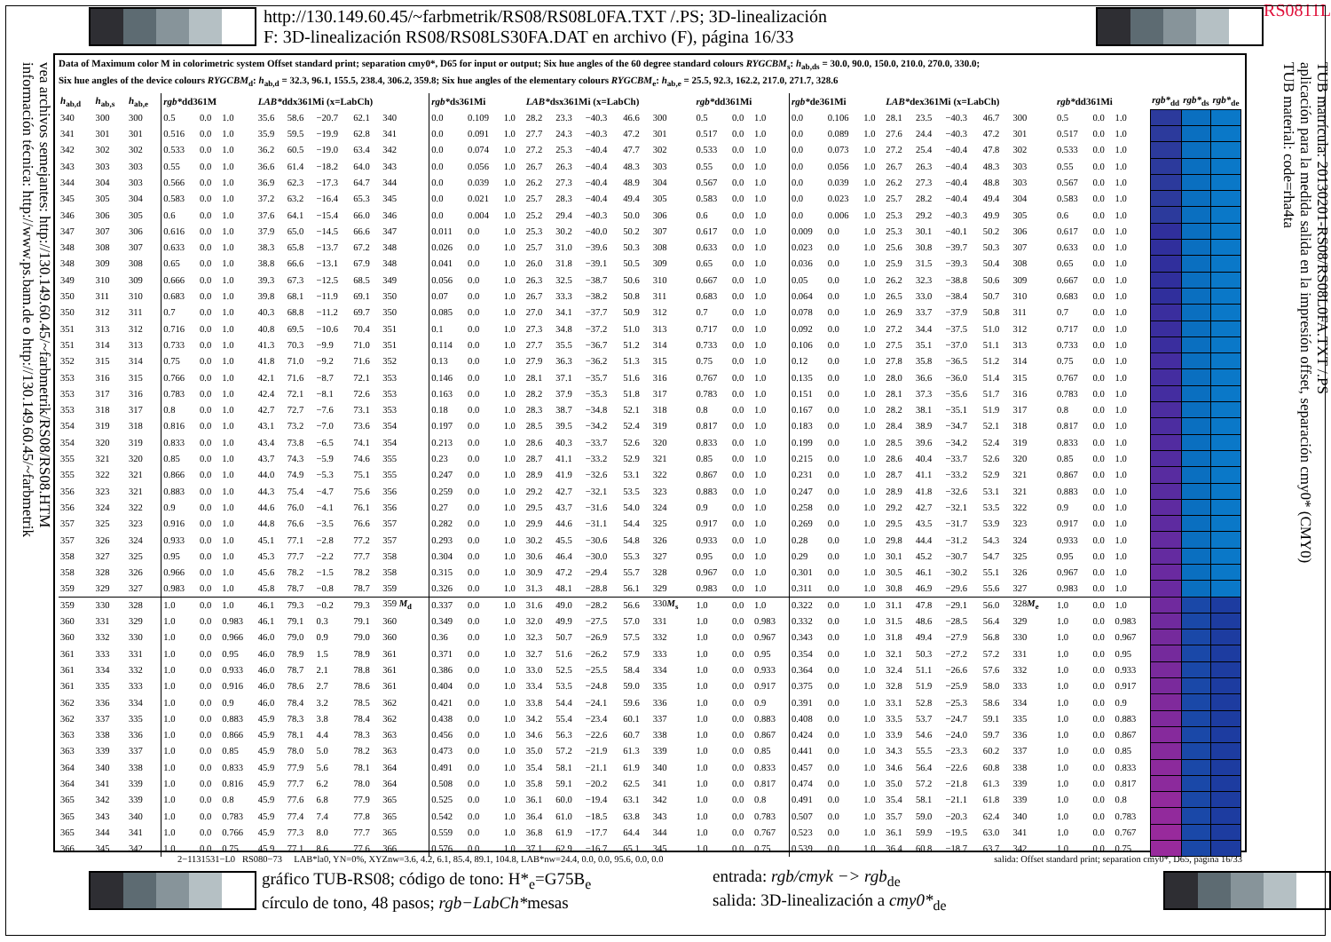http://130.149.60.45/~farbmetrik/RS08/RS08L0FA.TXT /.PS; 3D-linealización
F: 3D-linealización RS08/RS08LS30FA.DAT en archivo (F), página 16/33
RS0811L
vea archivos semejantes: http://130.149.60.45/~farbmetrik/RS08/RS08.HTM
información técnica: http://www.ps.bam.de o http://130.149.60.45/~farbmetrik
Data of Maximum color M in colorimetric system Offset standard print; separation cmy0*, D65 for input or output; Six hue angles of the 60 degree standard colours RYGCBM<sub>s</sub>: h<sub>ab,ds</sub> = 30.0, 90.0, 150.0, 210.0, 270.0, 330.0;
Six hue angles of the device colours RYGCBM<sub>d</sub>: h<sub>ab,d</sub> = 32.3, 96.1, 155.5, 238.4, 306.2, 359.8; Six hue angles of the elementary colours RYGCBM<sub>e</sub>: h<sub>ab,e</sub> = 25.5, 92.3, 162.2, 217.0, 271.7, 328.6
| h<sub>ab,d</sub> | h<sub>ab,s</sub> | h<sub>ab,e</sub> | rgb* dd361M | | | LAB* ddx361Mi (x=LabCh) | | | | | rgb* ds361Mi | | | LAB* dsx361Mi (x=LabCh) | | | | | rgb* dd361Mi | | | rgb* de361Mi | | | LAB* dex361Mi (x=LabCh) | | | | | rgb* dd361Mi | | | rgb*<sub>dd</sub> | rgb*<sub>ds</sub> | rgb*<sub>de</sub> |
| --- | --- | --- | --- | --- | --- | --- | --- | --- | --- | --- | --- | --- | --- | --- | --- | --- | --- | --- | --- | --- | --- | --- | --- | --- | --- | --- | --- | --- | --- | --- | --- | --- | --- | --- | --- |
| 340 | 300 | 300 | 0.5 | 0.0 | 1.0 | 35.6 | 58.6 | −20.7 | 62.1 | 340 | 0.0 | 0.109 | 1.0 | 28.2 | 23.3 | −40.3 | 46.6 | 300 | 0.5 | 0.0 | 1.0 | 0.0 | 0.106 | 1.0 | 28.1 | 23.5 | −40.3 | 46.7 | 300 | 0.5 | 0.0 | 1.0 | | | |
| 341 | 301 | 301 | 0.516 | 0.0 | 1.0 | 35.9 | 59.5 | −19.9 | 62.8 | 341 | 0.0 | 0.091 | 1.0 | 27.7 | 24.3 | −40.3 | 47.2 | 301 | 0.517 | 0.0 | 1.0 | 0.0 | 0.089 | 1.0 | 27.6 | 24.4 | −40.3 | 47.2 | 301 | 0.517 | 0.0 | 1.0 | | | |
| 342 | 302 | 302 | 0.533 | 0.0 | 1.0 | 36.2 | 60.5 | −19.0 | 63.4 | 342 | 0.0 | 0.074 | 1.0 | 27.2 | 25.3 | −40.4 | 47.7 | 302 | 0.533 | 0.0 | 1.0 | 0.0 | 0.073 | 1.0 | 27.2 | 25.4 | −40.4 | 47.8 | 302 | 0.533 | 0.0 | 1.0 | | | |
| 343 | 303 | 303 | 0.55 | 0.0 | 1.0 | 36.6 | 61.4 | −18.2 | 64.0 | 343 | 0.0 | 0.056 | 1.0 | 26.7 | 26.3 | −40.4 | 48.3 | 303 | 0.55 | 0.0 | 1.0 | 0.0 | 0.056 | 1.0 | 26.7 | 26.3 | −40.4 | 48.3 | 303 | 0.55 | 0.0 | 1.0 | | | |
| 344 | 304 | 303 | 0.566 | 0.0 | 1.0 | 36.9 | 62.3 | −17.3 | 64.7 | 344 | 0.0 | 0.039 | 1.0 | 26.2 | 27.3 | −40.4 | 48.9 | 304 | 0.567 | 0.0 | 1.0 | 0.0 | 0.039 | 1.0 | 26.2 | 27.3 | −40.4 | 48.8 | 303 | 0.567 | 0.0 | 1.0 | | | |
| 345 | 305 | 304 | 0.583 | 0.0 | 1.0 | 37.2 | 63.2 | −16.4 | 65.3 | 345 | 0.0 | 0.021 | 1.0 | 25.7 | 28.3 | −40.4 | 49.4 | 305 | 0.583 | 0.0 | 1.0 | 0.0 | 0.023 | 1.0 | 25.7 | 28.2 | −40.4 | 49.4 | 304 | 0.583 | 0.0 | 1.0 | | | |
| 346 | 306 | 305 | 0.6 | 0.0 | 1.0 | 37.6 | 64.1 | −15.4 | 66.0 | 346 | 0.0 | 0.004 | 1.0 | 25.2 | 29.4 | −40.3 | 50.0 | 306 | 0.6 | 0.0 | 1.0 | 0.0 | 0.006 | 1.0 | 25.3 | 29.2 | −40.3 | 49.9 | 305 | 0.6 | 0.0 | 1.0 | | | |
| 347 | 307 | 306 | 0.616 | 0.0 | 1.0 | 37.9 | 65.0 | −14.5 | 66.6 | 347 | 0.011 | 0.0 | 1.0 | 25.3 | 30.2 | −40.0 | 50.2 | 307 | 0.617 | 0.0 | 1.0 | 0.009 | 0.0 | 1.0 | 25.3 | 30.1 | −40.1 | 50.2 | 306 | 0.617 | 0.0 | 1.0 | | | |
| 348 | 308 | 307 | 0.633 | 0.0 | 1.0 | 38.3 | 65.8 | −13.7 | 67.2 | 348 | 0.026 | 0.0 | 1.0 | 25.7 | 31.0 | −39.6 | 50.3 | 308 | 0.633 | 0.0 | 1.0 | 0.023 | 0.0 | 1.0 | 25.6 | 30.8 | −39.7 | 50.3 | 307 | 0.633 | 0.0 | 1.0 | | | |
| 348 | 309 | 308 | 0.65 | 0.0 | 1.0 | 38.8 | 66.6 | −13.1 | 67.9 | 348 | 0.041 | 0.0 | 1.0 | 26.0 | 31.8 | −39.1 | 50.5 | 309 | 0.65 | 0.0 | 1.0 | 0.036 | 0.0 | 1.0 | 25.9 | 31.5 | −39.3 | 50.4 | 308 | 0.65 | 0.0 | 1.0 | | | |
| 349 | 310 | 309 | 0.666 | 0.0 | 1.0 | 39.3 | 67.3 | −12.5 | 68.5 | 349 | 0.056 | 0.0 | 1.0 | 26.3 | 32.5 | −38.7 | 50.6 | 310 | 0.667 | 0.0 | 1.0 | 0.05 | 0.0 | 1.0 | 26.2 | 32.3 | −38.8 | 50.6 | 309 | 0.667 | 0.0 | 1.0 | | | |
| 350 | 311 | 310 | 0.683 | 0.0 | 1.0 | 39.8 | 68.1 | −11.9 | 69.1 | 350 | 0.07 | 0.0 | 1.0 | 26.7 | 33.3 | −38.2 | 50.8 | 311 | 0.683 | 0.0 | 1.0 | 0.064 | 0.0 | 1.0 | 26.5 | 33.0 | −38.4 | 50.7 | 310 | 0.683 | 0.0 | 1.0 | | | |
| 350 | 312 | 311 | 0.7 | 0.0 | 1.0 | 40.3 | 68.8 | −11.2 | 69.7 | 350 | 0.085 | 0.0 | 1.0 | 27.0 | 34.1 | −37.7 | 50.9 | 312 | 0.7 | 0.0 | 1.0 | 0.078 | 0.0 | 1.0 | 26.9 | 33.7 | −37.9 | 50.8 | 311 | 0.7 | 0.0 | 1.0 | | | |
| 351 | 313 | 312 | 0.716 | 0.0 | 1.0 | 40.8 | 69.5 | −10.6 | 70.4 | 351 | 0.1 | 0.0 | 1.0 | 27.3 | 34.8 | −37.2 | 51.0 | 313 | 0.717 | 0.0 | 1.0 | 0.092 | 0.0 | 1.0 | 27.2 | 34.4 | −37.5 | 51.0 | 312 | 0.717 | 0.0 | 1.0 | | | |
| 351 | 314 | 313 | 0.733 | 0.0 | 1.0 | 41.3 | 70.3 | −9.9 | 71.0 | 351 | 0.114 | 0.0 | 1.0 | 27.7 | 35.5 | −36.7 | 51.2 | 314 | 0.733 | 0.0 | 1.0 | 0.106 | 0.0 | 1.0 | 27.5 | 35.1 | −37.0 | 51.1 | 313 | 0.733 | 0.0 | 1.0 | | | |
| 352 | 315 | 314 | 0.75 | 0.0 | 1.0 | 41.8 | 71.0 | −9.2 | 71.6 | 352 | 0.13 | 0.0 | 1.0 | 27.9 | 36.3 | −36.2 | 51.3 | 315 | 0.75 | 0.0 | 1.0 | 0.12 | 0.0 | 1.0 | 27.8 | 35.8 | −36.5 | 51.2 | 314 | 0.75 | 0.0 | 1.0 | | | |
| 353 | 316 | 315 | 0.766 | 0.0 | 1.0 | 42.1 | 71.6 | −8.7 | 72.1 | 353 | 0.146 | 0.0 | 1.0 | 28.1 | 37.1 | −35.7 | 51.6 | 316 | 0.767 | 0.0 | 1.0 | 0.135 | 0.0 | 1.0 | 28.0 | 36.6 | −36.0 | 51.4 | 315 | 0.767 | 0.0 | 1.0 | | | |
| 353 | 317 | 316 | 0.783 | 0.0 | 1.0 | 42.4 | 72.1 | −8.1 | 72.6 | 353 | 0.163 | 0.0 | 1.0 | 28.2 | 37.9 | −35.3 | 51.8 | 317 | 0.783 | 0.0 | 1.0 | 0.151 | 0.0 | 1.0 | 28.1 | 37.3 | −35.6 | 51.7 | 316 | 0.783 | 0.0 | 1.0 | | | |
| 353 | 318 | 317 | 0.8 | 0.0 | 1.0 | 42.7 | 72.7 | −7.6 | 73.1 | 353 | 0.18 | 0.0 | 1.0 | 28.3 | 38.7 | −34.8 | 52.1 | 318 | 0.8 | 0.0 | 1.0 | 0.167 | 0.0 | 1.0 | 28.2 | 38.1 | −35.1 | 51.9 | 317 | 0.8 | 0.0 | 1.0 | | | |
| 354 | 319 | 318 | 0.816 | 0.0 | 1.0 | 43.1 | 73.2 | −7.0 | 73.6 | 354 | 0.197 | 0.0 | 1.0 | 28.5 | 39.5 | −34.2 | 52.4 | 319 | 0.817 | 0.0 | 1.0 | 0.183 | 0.0 | 1.0 | 28.4 | 38.9 | −34.7 | 52.1 | 318 | 0.817 | 0.0 | 1.0 | | | |
| 354 | 320 | 319 | 0.833 | 0.0 | 1.0 | 43.4 | 73.8 | −6.5 | 74.1 | 354 | 0.213 | 0.0 | 1.0 | 28.6 | 40.3 | −33.7 | 52.6 | 320 | 0.833 | 0.0 | 1.0 | 0.199 | 0.0 | 1.0 | 28.5 | 39.6 | −34.2 | 52.4 | 319 | 0.833 | 0.0 | 1.0 | | | |
| 355 | 321 | 320 | 0.85 | 0.0 | 1.0 | 43.7 | 74.3 | −5.9 | 74.6 | 355 | 0.23 | 0.0 | 1.0 | 28.7 | 41.1 | −33.2 | 52.9 | 321 | 0.85 | 0.0 | 1.0 | 0.215 | 0.0 | 1.0 | 28.6 | 40.4 | −33.7 | 52.6 | 320 | 0.85 | 0.0 | 1.0 | | | |
| 355 | 322 | 321 | 0.866 | 0.0 | 1.0 | 44.0 | 74.9 | −5.3 | 75.1 | 355 | 0.247 | 0.0 | 1.0 | 28.9 | 41.9 | −32.6 | 53.1 | 322 | 0.867 | 0.0 | 1.0 | 0.231 | 0.0 | 1.0 | 28.7 | 41.1 | −33.2 | 52.9 | 321 | 0.867 | 0.0 | 1.0 | | | |
| 356 | 323 | 321 | 0.883 | 0.0 | 1.0 | 44.3 | 75.4 | −4.7 | 75.6 | 356 | 0.259 | 0.0 | 1.0 | 29.2 | 42.7 | −32.1 | 53.5 | 323 | 0.883 | 0.0 | 1.0 | 0.247 | 0.0 | 1.0 | 28.9 | 41.8 | −32.6 | 53.1 | 321 | 0.883 | 0.0 | 1.0 | | | |
| 356 | 324 | 322 | 0.9 | 0.0 | 1.0 | 44.6 | 76.0 | −4.1 | 76.1 | 356 | 0.27 | 0.0 | 1.0 | 29.5 | 43.7 | −31.6 | 54.0 | 324 | 0.9 | 0.0 | 1.0 | 0.258 | 0.0 | 1.0 | 29.2 | 42.7 | −32.1 | 53.5 | 322 | 0.9 | 0.0 | 1.0 | | | |
| 357 | 325 | 323 | 0.916 | 0.0 | 1.0 | 44.8 | 76.6 | −3.5 | 76.6 | 357 | 0.282 | 0.0 | 1.0 | 29.9 | 44.6 | −31.1 | 54.4 | 325 | 0.917 | 0.0 | 1.0 | 0.269 | 0.0 | 1.0 | 29.5 | 43.5 | −31.7 | 53.9 | 323 | 0.917 | 0.0 | 1.0 | | | |
| 357 | 326 | 324 | 0.933 | 0.0 | 1.0 | 45.1 | 77.1 | −2.8 | 77.2 | 357 | 0.293 | 0.0 | 1.0 | 30.2 | 45.5 | −30.6 | 54.8 | 326 | 0.933 | 0.0 | 1.0 | 0.28 | 0.0 | 1.0 | 29.8 | 44.4 | −31.2 | 54.3 | 324 | 0.933 | 0.0 | 1.0 | | | |
| 358 | 327 | 325 | 0.95 | 0.0 | 1.0 | 45.3 | 77.7 | −2.2 | 77.7 | 358 | 0.304 | 0.0 | 1.0 | 30.6 | 46.4 | −30.0 | 55.3 | 327 | 0.95 | 0.0 | 1.0 | 0.29 | 0.0 | 1.0 | 30.1 | 45.2 | −30.7 | 54.7 | 325 | 0.95 | 0.0 | 1.0 | | | |
| 358 | 328 | 326 | 0.966 | 0.0 | 1.0 | 45.6 | 78.2 | −1.5 | 78.2 | 358 | 0.315 | 0.0 | 1.0 | 30.9 | 47.2 | −29.4 | 55.7 | 328 | 0.967 | 0.0 | 1.0 | 0.301 | 0.0 | 1.0 | 30.5 | 46.1 | −30.2 | 55.1 | 326 | 0.967 | 0.0 | 1.0 | | | |
| 359 | 329 | 327 | 0.983 | 0.0 | 1.0 | 45.8 | 78.7 | −0.8 | 78.7 | 359 | 0.326 | 0.0 | 1.0 | 31.3 | 48.1 | −28.8 | 56.1 | 329 | 0.983 | 0.0 | 1.0 | 0.311 | 0.0 | 1.0 | 30.8 | 46.9 | −29.6 | 55.6 | 327 | 0.983 | 0.0 | 1.0 | | | |
| 359 | 330 | 328 | 1.0 | 0.0 | 1.0 | 46.1 | 79.3 | −0.2 | 79.3 | 359 M<sub>d</sub> | 0.337 | 0.0 | 1.0 | 31.6 | 49.0 | −28.2 | 56.6 | 330 M<sub>s</sub> | 1.0 | 0.0 | 1.0 | 0.322 | 0.0 | 1.0 | 31.1 | 47.8 | −29.1 | 56.0 | 328 M<sub>e</sub> | 1.0 | 0.0 | 1.0 | | | |
| 360 | 331 | 329 | 1.0 | 0.0 | 0.983 | 46.1 | 79.1 | 0.3 | 79.1 | 360 | 0.349 | 0.0 | 1.0 | 32.0 | 49.9 | −27.5 | 57.0 | 331 | 1.0 | 0.0 | 0.983 | 0.332 | 0.0 | 1.0 | 31.5 | 48.6 | −28.5 | 56.4 | 329 | 1.0 | 0.0 | 0.983 | | | |
| 360 | 332 | 330 | 1.0 | 0.0 | 0.966 | 46.0 | 79.0 | 0.9 | 79.0 | 360 | 0.36 | 0.0 | 1.0 | 32.3 | 50.7 | −26.9 | 57.5 | 332 | 1.0 | 0.0 | 0.967 | 0.343 | 0.0 | 1.0 | 31.8 | 49.4 | −27.9 | 56.8 | 330 | 1.0 | 0.0 | 0.967 | | | |
| 361 | 333 | 331 | 1.0 | 0.0 | 0.95 | 46.0 | 78.9 | 1.5 | 78.9 | 361 | 0.371 | 0.0 | 1.0 | 32.7 | 51.6 | −26.2 | 57.9 | 333 | 1.0 | 0.0 | 0.95 | 0.354 | 0.0 | 1.0 | 32.1 | 50.3 | −27.2 | 57.2 | 331 | 1.0 | 0.0 | 0.95 | | | |
| 361 | 334 | 332 | 1.0 | 0.0 | 0.933 | 46.0 | 78.7 | 2.1 | 78.8 | 361 | 0.386 | 0.0 | 1.0 | 33.0 | 52.5 | −25.5 | 58.4 | 334 | 1.0 | 0.0 | 0.933 | 0.364 | 0.0 | 1.0 | 32.4 | 51.1 | −26.6 | 57.6 | 332 | 1.0 | 0.0 | 0.933 | | | |
| 361 | 335 | 333 | 1.0 | 0.0 | 0.916 | 46.0 | 78.6 | 2.7 | 78.6 | 361 | 0.404 | 0.0 | 1.0 | 33.4 | 53.5 | −24.8 | 59.0 | 335 | 1.0 | 0.0 | 0.917 | 0.375 | 0.0 | 1.0 | 32.8 | 51.9 | −25.9 | 58.0 | 333 | 1.0 | 0.0 | 0.917 | | | |
| 362 | 336 | 334 | 1.0 | 0.0 | 0.9 | 46.0 | 78.4 | 3.2 | 78.5 | 362 | 0.421 | 0.0 | 1.0 | 33.8 | 54.4 | −24.1 | 59.6 | 336 | 1.0 | 0.0 | 0.9 | 0.391 | 0.0 | 1.0 | 33.1 | 52.8 | −25.3 | 58.6 | 334 | 1.0 | 0.0 | 0.9 | | | |
| 362 | 337 | 335 | 1.0 | 0.0 | 0.883 | 45.9 | 78.3 | 3.8 | 78.4 | 362 | 0.438 | 0.0 | 1.0 | 34.2 | 55.4 | −23.4 | 60.1 | 337 | 1.0 | 0.0 | 0.883 | 0.408 | 0.0 | 1.0 | 33.5 | 53.7 | −24.7 | 59.1 | 335 | 1.0 | 0.0 | 0.883 | | | |
| 363 | 338 | 336 | 1.0 | 0.0 | 0.866 | 45.9 | 78.1 | 4.4 | 78.3 | 363 | 0.456 | 0.0 | 1.0 | 34.6 | 56.3 | −22.6 | 60.7 | 338 | 1.0 | 0.0 | 0.867 | 0.424 | 0.0 | 1.0 | 33.9 | 54.6 | −24.0 | 59.7 | 336 | 1.0 | 0.0 | 0.867 | | | |
| 363 | 339 | 337 | 1.0 | 0.0 | 0.85 | 45.9 | 78.0 | 5.0 | 78.2 | 363 | 0.473 | 0.0 | 1.0 | 35.0 | 57.2 | −21.9 | 61.3 | 339 | 1.0 | 0.0 | 0.85 | 0.441 | 0.0 | 1.0 | 34.3 | 55.5 | −23.3 | 60.2 | 337 | 1.0 | 0.0 | 0.85 | | | |
| 364 | 340 | 338 | 1.0 | 0.0 | 0.833 | 45.9 | 77.9 | 5.6 | 78.1 | 364 | 0.491 | 0.0 | 1.0 | 35.4 | 58.1 | −21.1 | 61.9 | 340 | 1.0 | 0.0 | 0.833 | 0.457 | 0.0 | 1.0 | 34.6 | 56.4 | −22.6 | 60.8 | 338 | 1.0 | 0.0 | 0.833 | | | |
| 364 | 341 | 339 | 1.0 | 0.0 | 0.816 | 45.9 | 77.7 | 6.2 | 78.0 | 364 | 0.508 | 0.0 | 1.0 | 35.8 | 59.1 | −20.2 | 62.5 | 341 | 1.0 | 0.0 | 0.817 | 0.474 | 0.0 | 1.0 | 35.0 | 57.2 | −21.8 | 61.3 | 339 | 1.0 | 0.0 | 0.817 | | | |
| 365 | 342 | 339 | 1.0 | 0.0 | 0.8 | 45.9 | 77.6 | 6.8 | 77.9 | 365 | 0.525 | 0.0 | 1.0 | 36.1 | 60.0 | −19.4 | 63.1 | 342 | 1.0 | 0.0 | 0.8 | 0.491 | 0.0 | 1.0 | 35.4 | 58.1 | −21.1 | 61.8 | 339 | 1.0 | 0.0 | 0.8 | | | |
| 365 | 343 | 340 | 1.0 | 0.0 | 0.783 | 45.9 | 77.4 | 7.4 | 77.8 | 365 | 0.542 | 0.0 | 1.0 | 36.4 | 61.0 | −18.5 | 63.8 | 343 | 1.0 | 0.0 | 0.783 | 0.507 | 0.0 | 1.0 | 35.7 | 59.0 | −20.3 | 62.4 | 340 | 1.0 | 0.0 | 0.783 | | | |
| 365 | 344 | 341 | 1.0 | 0.0 | 0.766 | 45.9 | 77.3 | 8.0 | 77.7 | 365 | 0.559 | 0.0 | 1.0 | 36.8 | 61.9 | −17.7 | 64.4 | 344 | 1.0 | 0.0 | 0.767 | 0.523 | 0.0 | 1.0 | 36.1 | 59.9 | −19.5 | 63.0 | 341 | 1.0 | 0.0 | 0.767 | | | |
| 366 | 345 | 342 | 1.0 | 0.0 | 0.75 | 45.9 | 77.1 | 8.6 | 77.6 | 366 | 0.576 | 0.0 | 1.0 | 37.1 | 62.9 | −16.7 | 65.1 | 345 | 1.0 | 0.0 | 0.75 | 0.539 | 0.0 | 1.0 | 36.4 | 60.8 | −18.7 | 63.7 | 342 | 1.0 | 0.0 | 0.75 | | | |
TUB matrícula: 20130201-RS08/RS08L0FA.TXT /.PS
aplicación para la medida salida en la impresión offset, separación cmy0* (CMY0)
TUB material: code=rha4ta
2−1131531−L0 RS080−73 LAB*la0, YN=0%, XYZnw=3.6, 4.2, 6.1, 85.4, 89.1, 104.8, LAB*nw=24.4, 0.0, 0.0, 95.6, 0.0, 0.0 salida: Offset standard print; separation cmy0*, D65, página 16/33
gráfico TUB-RS08; código de tono: H*<sub>e</sub>=G75B<sub>e</sub>
círculo de tono, 48 pasos; rgb−LabCh*mesas
entrada: rgb/cmyk −> rgb<sub>de</sub>
salida: 3D-linealización a cmy0*<sub>de</sub>